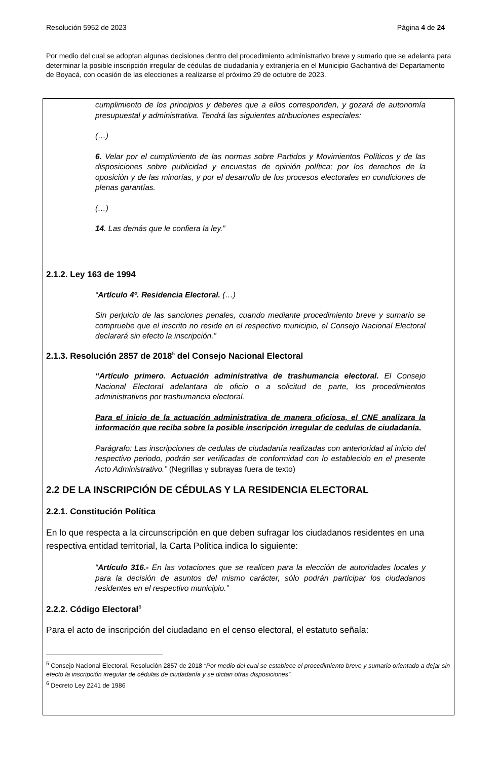Resolución 5952 de 2023 Página 4 de 24
Por medio del cual se adoptan algunas decisiones dentro del procedimiento administrativo breve y sumario que se adelanta para determinar la posible inscripción irregular de cédulas de ciudadanía y extranjería en el Municipio Gachantivá del Departamento de Boyacá, con ocasión de las elecciones a realizarse el próximo 29 de octubre de 2023.
cumplimiento de los principios y deberes que a ellos corresponden, y gozará de autonomía presupuestal y administrativa. Tendrá las siguientes atribuciones especiales:
(…)
6. Velar por el cumplimiento de las normas sobre Partidos y Movimientos Políticos y de las disposiciones sobre publicidad y encuestas de opinión política; por los derechos de la oposición y de las minorías, y por el desarrollo de los procesos electorales en condiciones de plenas garantías.
(…)
14. Las demás que le confiera la ley.”
2.1.2. Ley 163 de 1994
“Artículo 4º. Residencia Electoral. (…)
Sin perjuicio de las sanciones penales, cuando mediante procedimiento breve y sumario se compruebe que el inscrito no reside en el respectivo municipio, el Consejo Nacional Electoral declarará sin efecto la inscripción.”
2.1.3. Resolución 2857 de 2018<sup>5</sup> del Consejo Nacional Electoral
“Artículo primero. Actuación administrativa de trashumancia electoral. El Consejo Nacional Electoral adelantara de oficio o a solicitud de parte, los procedimientos administrativos por trashumancia electoral.
Para el inicio de la actuación administrativa de manera oficiosa, el CNE analizara la información que reciba sobre la posible inscripción irregular de cedulas de ciudadanía.
Parágrafo: Las inscripciones de cedulas de ciudadanía realizadas con anterioridad al inicio del respectivo periodo, podrán ser verificadas de conformidad con lo establecido en el presente Acto Administrativo.” (Negrillas y subrayas fuera de texto)
2.2 DE LA INSCRIPCIÓN DE CÉDULAS Y LA RESIDENCIA ELECTORAL
2.2.1. Constitución Política
En lo que respecta a la circunscripción en que deben sufragar los ciudadanos residentes en una respectiva entidad territorial, la Carta Política indica lo siguiente:
“Artículo 316.- En las votaciones que se realicen para la elección de autoridades locales y para la decisión de asuntos del mismo carácter, sólo podrán participar los ciudadanos residentes en el respectivo municipio.”
2.2.2. Código Electoral<sup>6</sup>
Para el acto de inscripción del ciudadano en el censo electoral, el estatuto señala:
<sup>5</sup> Consejo Nacional Electoral. Resolución 2857 de 2018 “Por medio del cual se establece el procedimiento breve y sumario orientado a dejar sin efecto la inscripción irregular de cédulas de ciudadanía y se dictan otras disposiciones”.
<sup>6</sup> Decreto Ley 2241 de 1986